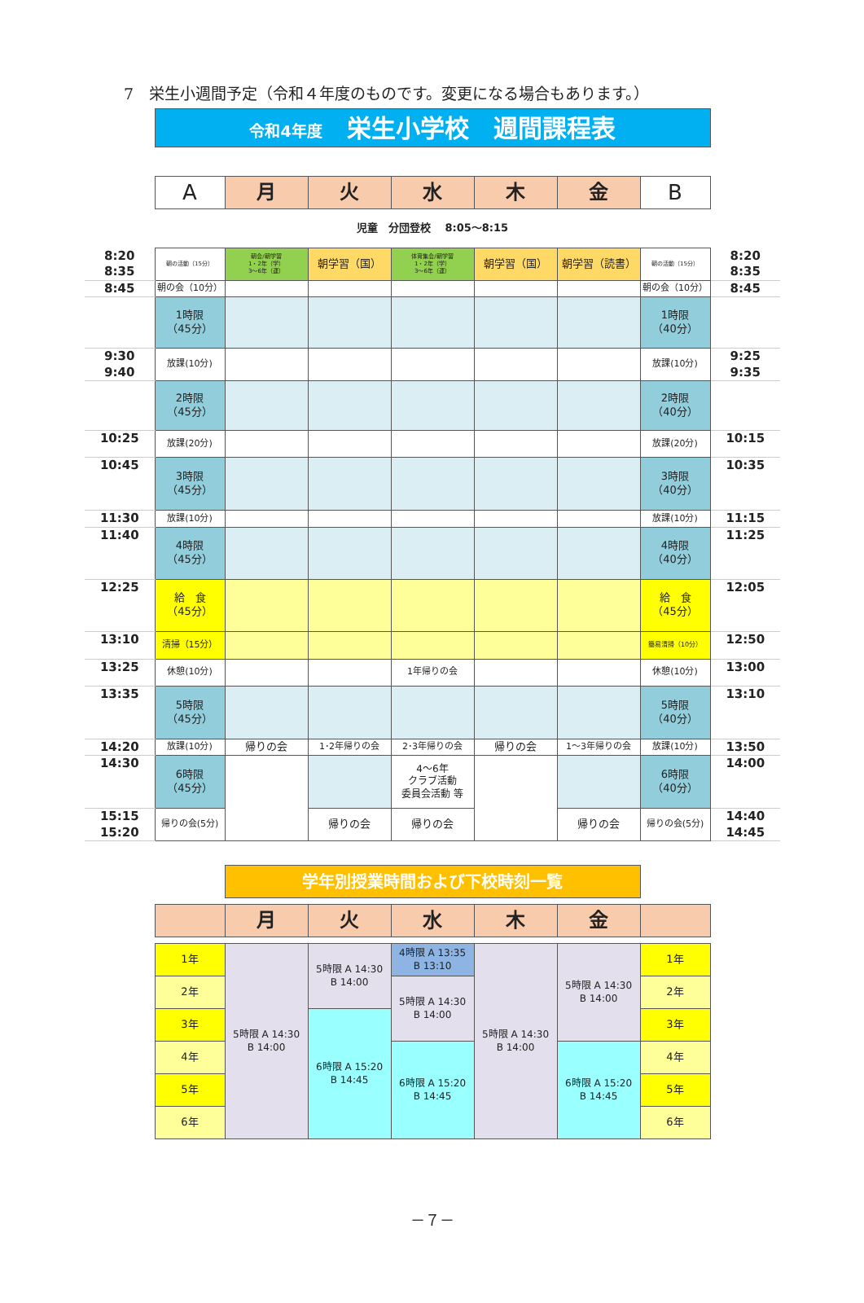7　栄生小週間予定（令和４年度のものです。変更になる場合もあります。）
| | 令和4年度 栄生小学校 週間課程表 | | | | | | | |
| | A | 月 | 火 | 水 | 木 | 金 | B | |
| | 児童 分団登校 8:05～8:15 | | | | | | | |
| 8:20 8:35 | 朝の活動（15分） | 朝会/朝学習 1・2年（学） 3～6年（運） | 朝学習（国） | 体育集会/朝学習 1・2年（学） 3～6年（運） | 朝学習（国） | 朝学習（読書） | 朝の活動（15分） | 8:20 8:35 |
| 8:45 | 朝の会（10分） | | | | | | 朝の会（10分） | 8:45 |
| | 1時限 （45分） | | | | | | 1時限 （40分） | |
| 9:30 9:40 | 放課(10分) | | | | | | 放課(10分) | 9:25 9:35 |
| | 2時限 （45分） | | | | | | 2時限 （40分） | |
| 10:25 | 放課(20分) | | | | | | 放課(20分) | 10:15 |
| 10:45 | 3時限 （45分） | | | | | | 3時限 （40分） | 10:35 |
| 11:30 | 放課(10分) | | | | | | 放課(10分) | 11:15 |
| 11:40 | 4時限 （45分） | | | | | | 4時限 （40分） | 11:25 |
| 12:25 | 給 食 （45分） | | | | | | 給 食 （45分） | 12:05 |
| 13:10 | 清掃（15分） | | | | | | 簡易清掃（10分） | 12:50 |
| 13:25 | 休憩(10分) | | | 1年帰りの会 | | | 休憩(10分) | 13:00 |
| 13:35 | 5時限 （45分） | | | | | | 5時限 （40分） | 13:10 |
| 14:20 | 放課(10分) | 帰りの会 | 1･2年帰りの会 | 2･3年帰りの会 | 帰りの会 | 1～3年帰りの会 | 放課(10分) | 13:50 |
| 14:30 | 6時限 （45分） | | | 4～6年 クラブ活動 委員会活動 等 | | | 6時限 （40分） | 14:00 |
| 15:15 15:20 | 帰りの会(5分) | | 帰りの会 | 帰りの会 | | 帰りの会 | 帰りの会(5分) | 14:40 14:45 |
| | | 学年別授業時間および下校時刻一覧 | | | | | | |
| | | 月 | 火 | 水 | 木 | 金 | | |
| | 1年 | 5時限 A 14:30 B 14:00 | 5時限 A 14:30 B 14:00 | 4時限 A 13:35 B 13:10 | 5時限 A 14:30 B 14:00 | 5時限 A 14:30 B 14:00 | 1年 | |
| | 2年 | | | 5時限 A 14:30 B 14:00 | | | 2年 | |
| | 3年 | | 6時限 A 15:20 B 14:45 | | | | 3年 | |
| | 4年 | | | 6時限 A 15:20 B 14:45 | | 6時限 A 15:20 B 14:45 | 4年 | |
| | 5年 | | | | | | 5年 | |
| | 6年 | | | | | | 6年 | |
－７－